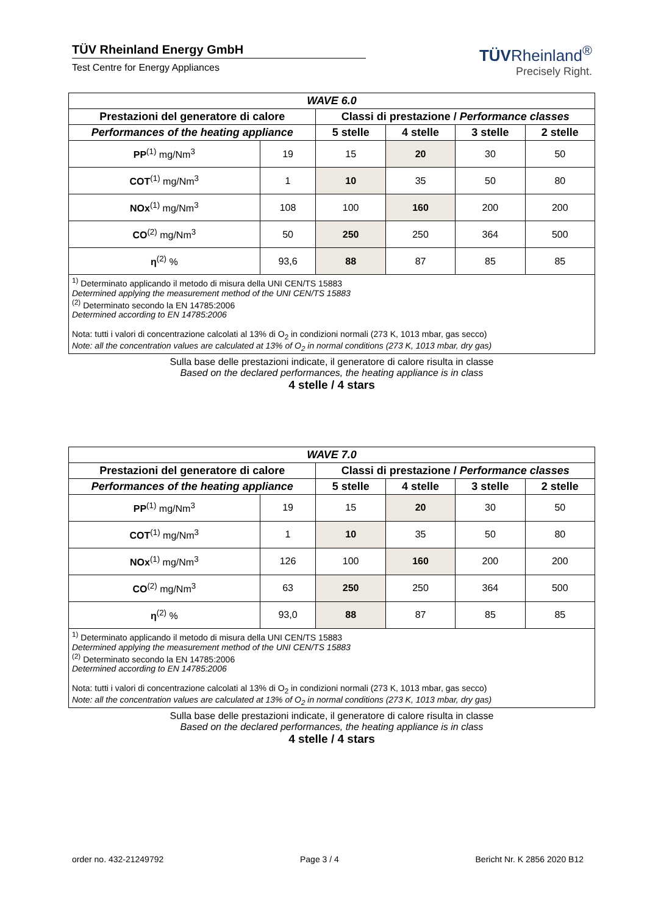TÜV Rheinland Energy GmbH
Test Centre for Energy Appliances
TÜVRheinland<sup>®</sup>
Precisely Right.
| WAVE 6.0 | | | | | |
| --- | --- | --- | --- | --- | --- |
| Prestazioni del generatore di calore | | Classi di prestazione / Performance classes | | | |
| Performances of the heating appliance | | 5 stelle | 4 stelle | 3 stelle | 2 stelle |
| PP<sup>(1)</sup> mg/Nm<sup>3</sup> | 19 | 15 | 20 | 30 | 50 |
| COT<sup>(1)</sup> mg/Nm<sup>3</sup> | 1 | 10 | 35 | 50 | 80 |
| NOx<sup>(1)</sup> mg/Nm<sup>3</sup> | 108 | 100 | 160 | 200 | 200 |
| CO<sup>(2)</sup> mg/Nm<sup>3</sup> | 50 | 250 | 250 | 364 | 500 |
| η<sup>(2)</sup> % | 93,6 | 88 | 87 | 85 | 85 |
<sup>1)</sup> Determinato applicando il metodo di misura della UNI CEN/TS 15883
Determined applying the measurement method of the UNI CEN/TS 15883
<sup>(2)</sup> Determinato secondo la EN 14785:2006
Determined according to EN 14785:2006
Nota: tutti i valori di concentrazione calcolati al 13% di O<sub>2</sub> in condizioni normali (273 K, 1013 mbar, gas secco)
Note: all the concentration values are calculated at 13% of O<sub>2</sub> in normal conditions (273 K, 1013 mbar, dry gas)
Sulla base delle prestazioni indicate, il generatore di calore risulta in classe
Based on the declared performances, the heating appliance is in class
4 stelle / 4 stars
| WAVE 7.0 | | | | | |
| --- | --- | --- | --- | --- | --- |
| Prestazioni del generatore di calore | | Classi di prestazione / Performance classes | | | |
| Performances of the heating appliance | | 5 stelle | 4 stelle | 3 stelle | 2 stelle |
| PP<sup>(1)</sup> mg/Nm<sup>3</sup> | 19 | 15 | 20 | 30 | 50 |
| COT<sup>(1)</sup> mg/Nm<sup>3</sup> | 1 | 10 | 35 | 50 | 80 |
| NOx<sup>(1)</sup> mg/Nm<sup>3</sup> | 126 | 100 | 160 | 200 | 200 |
| CO<sup>(2)</sup> mg/Nm<sup>3</sup> | 63 | 250 | 250 | 364 | 500 |
| η<sup>(2)</sup> % | 93,0 | 88 | 87 | 85 | 85 |
<sup>1)</sup> Determinato applicando il metodo di misura della UNI CEN/TS 15883
Determined applying the measurement method of the UNI CEN/TS 15883
<sup>(2)</sup> Determinato secondo la EN 14785:2006
Determined according to EN 14785:2006
Nota: tutti i valori di concentrazione calcolati al 13% di O<sub>2</sub> in condizioni normali (273 K, 1013 mbar, gas secco)
Note: all the concentration values are calculated at 13% of O<sub>2</sub> in normal conditions (273 K, 1013 mbar, dry gas)
Sulla base delle prestazioni indicate, il generatore di calore risulta in classe
Based on the declared performances, the heating appliance is in class
4 stelle / 4 stars
order no. 432-21249792 Page 3 / 4 Bericht Nr. K 2856 2020 B12